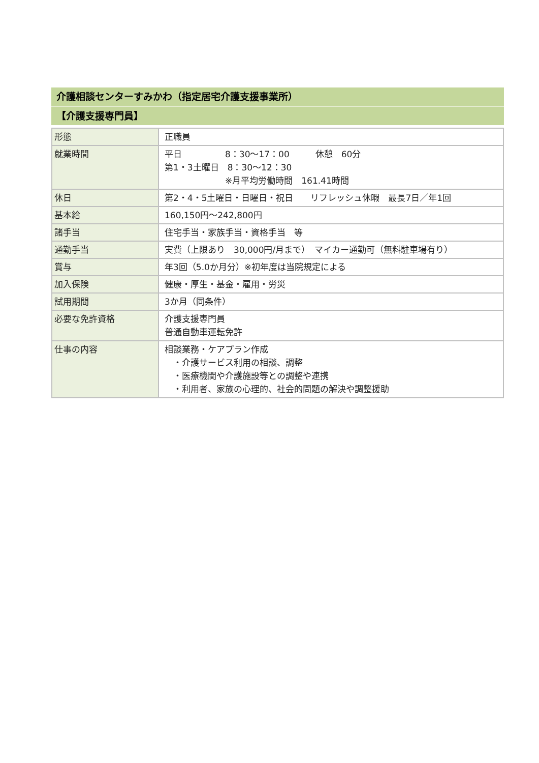介護相談センターすみかわ（指定居宅介護支援事業所）
【介護支援専門員】
| 形態 | 正職員 |
| 就業時間 | 平日 8：30～17：00 休憩 60分 第1・3土曜日 8：30～12：30 ※月平均労働時間 161.41時間 |
| 休日 | 第2・4・5土曜日・日曜日・祝日 リフレッシュ休暇 最長7日／年1回 |
| 基本給 | 160,150円～242,800円 |
| 諸手当 | 住宅手当・家族手当・資格手当 等 |
| 通勤手当 | 実費（上限あり 30,000円/月まで） マイカー通勤可（無料駐車場有り） |
| 賞与 | 年3回（5.0か月分）※初年度は当院規定による |
| 加入保険 | 健康・厚生・基金・雇用・労災 |
| 試用期間 | 3か月（同条件） |
| 必要な免許資格 | 介護支援専門員 普通自動車運転免許 |
| 仕事の内容 | 相談業務・ケアプラン作成 ・介護サービス利用の相談、調整 ・医療機関や介護施設等との調整や連携 ・利用者、家族の心理的、社会的問題の解決や調整援助 |